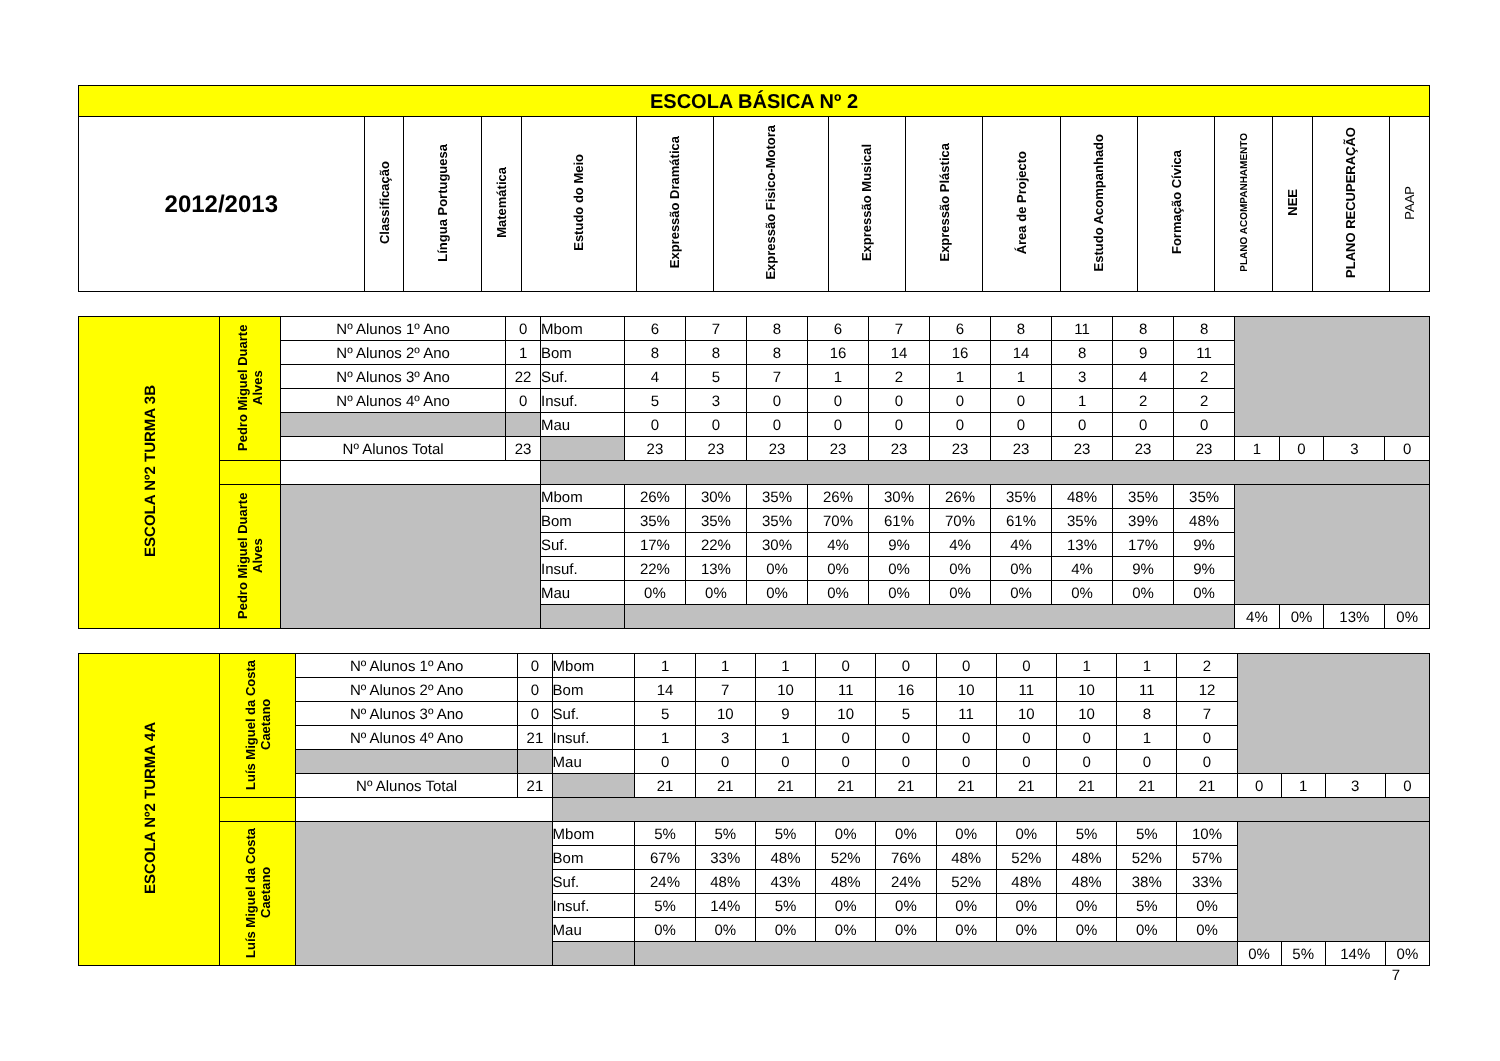| ESCOLA BÁSICA Nº 2 | | | | | | | | | | | | | | | |
| --- | --- | --- | --- | --- | --- | --- | --- | --- | --- | --- | --- | --- | --- | --- | --- |
| 2012/2013 | Classificação | Língua Portuguesa | Matemática | Estudo do Meio | Expressão Dramática | Expressão Fisico-Motora | Expressão Musical | Expressão Plástica | Área de Projecto | Estudo Acompanhado | Formação Cívica | PLANO ACOMPANHAMENTO | NEE | PLANO RECUPERAÇÃO | PAAP |
| ESCOLA Nº2 TURMA 3B | Pedro Miguel Duarte Alves | Nº Alunos 1º Ano | 0 | Mbom | 6 | 7 | 8 | 6 | 7 | 6 | 8 | 11 | 8 | 8 | | | | |
| | | Nº Alunos 2º Ano | 1 | Bom | 8 | 8 | 8 | 16 | 14 | 16 | 14 | 8 | 9 | 11 | | | | |
| | | Nº Alunos 3º Ano | 22 | Suf. | 4 | 5 | 7 | 1 | 2 | 1 | 1 | 3 | 4 | 2 | | | | |
| | | Nº Alunos 4º Ano | 0 | Insuf. | 5 | 3 | 0 | 0 | 0 | 0 | 0 | 1 | 2 | 2 | | | | |
| | | | | Mau | 0 | 0 | 0 | 0 | 0 | 0 | 0 | 0 | 0 | 0 | | | | |
| | | Nº Alunos Total | 23 | | 23 | 23 | 23 | 23 | 23 | 23 | 23 | 23 | 23 | 23 | 1 | 0 | 3 | 0 |
| | Pedro Miguel Duarte Alves | | | Mbom | 26% | 30% | 35% | 26% | 30% | 26% | 35% | 48% | 35% | 35% | | | | |
| | | | | Bom | 35% | 35% | 35% | 70% | 61% | 70% | 61% | 35% | 39% | 48% | | | | |
| | | | | Suf. | 17% | 22% | 30% | 4% | 9% | 4% | 4% | 13% | 17% | 9% | | | | |
| | | | | Insuf. | 22% | 13% | 0% | 0% | 0% | 0% | 0% | 4% | 9% | 9% | | | | |
| | | | | Mau | 0% | 0% | 0% | 0% | 0% | 0% | 0% | 0% | 0% | 0% | | | | |
| | | | | | | | | | | | | | | | 4% | 0% | 13% | 0% |
| ESCOLA Nº2 TURMA 4A | Luís Miguel da Costa Caetano | Nº Alunos 1º Ano | 0 | Mbom | 1 | 1 | 1 | 0 | 0 | 0 | 0 | 1 | 1 | 2 | | | | |
| | | Nº Alunos 2º Ano | 0 | Bom | 14 | 7 | 10 | 11 | 16 | 10 | 11 | 10 | 11 | 12 | | | | |
| | | Nº Alunos 3º Ano | 0 | Suf. | 5 | 10 | 9 | 10 | 5 | 11 | 10 | 10 | 8 | 7 | | | | |
| | | Nº Alunos 4º Ano | 21 | Insuf. | 1 | 3 | 1 | 0 | 0 | 0 | 0 | 0 | 1 | 0 | | | | |
| | | | | Mau | 0 | 0 | 0 | 0 | 0 | 0 | 0 | 0 | 0 | 0 | | | | |
| | | Nº Alunos Total | 21 | | 21 | 21 | 21 | 21 | 21 | 21 | 21 | 21 | 21 | 21 | 0 | 1 | 3 | 0 |
| | Luís Miguel da Costa Caetano | | | Mbom | 5% | 5% | 5% | 0% | 0% | 0% | 0% | 5% | 5% | 10% | | | | |
| | | | | Bom | 67% | 33% | 48% | 52% | 76% | 48% | 52% | 48% | 52% | 57% | | | | |
| | | | | Suf. | 24% | 48% | 43% | 48% | 24% | 52% | 48% | 48% | 38% | 33% | | | | |
| | | | | Insuf. | 5% | 14% | 5% | 0% | 0% | 0% | 0% | 0% | 5% | 0% | | | | |
| | | | | Mau | 0% | 0% | 0% | 0% | 0% | 0% | 0% | 0% | 0% | 0% | | | | |
| | | | | | | | | | | | | | | | 0% | 5% | 14% | 0% |
7